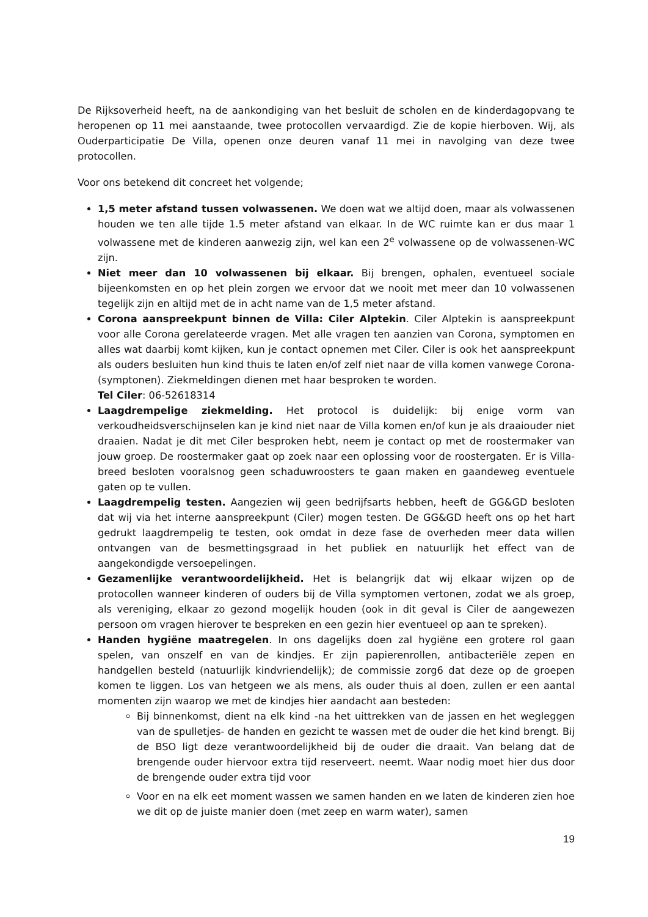De Rijksoverheid heeft, na de aankondiging van het besluit de scholen en de kinderdagopvang te heropenen op 11 mei aanstaande, twee protocollen vervaardigd. Zie de kopie hierboven. Wij, als Ouderparticipatie De Villa, openen onze deuren vanaf 11 mei in navolging van deze twee protocollen.
Voor ons betekend dit concreet het volgende;
1,5 meter afstand tussen volwassenen. We doen wat we altijd doen, maar als volwassenen houden we ten alle tijde 1.5 meter afstand van elkaar. In de WC ruimte kan er dus maar 1 volwassene met de kinderen aanwezig zijn, wel kan een 2<sup>e</sup> volwassene op de volwassenen-WC zijn.
Niet meer dan 10 volwassenen bij elkaar. Bij brengen, ophalen, eventueel sociale bijeenkomsten en op het plein zorgen we ervoor dat we nooit met meer dan 10 volwassenen tegelijk zijn en altijd met de in acht name van de 1,5 meter afstand.
Corona aanspreekpunt binnen de Villa: Ciler Alptekin. Ciler Alptekin is aanspreekpunt voor alle Corona gerelateerde vragen. Met alle vragen ten aanzien van Corona, symptomen en alles wat daarbij komt kijken, kun je contact opnemen met Ciler. Ciler is ook het aanspreekpunt als ouders besluiten hun kind thuis te laten en/of zelf niet naar de villa komen vanwege Corona-(symptonen). Ziekmeldingen dienen met haar besproken te worden.
Tel Ciler: 06-52618314
Laagdrempelige ziekmelding. Het protocol is duidelijk: bij enige vorm van verkoudheidsverschijnselen kan je kind niet naar de Villa komen en/of kun je als draaiouder niet draaien. Nadat je dit met Ciler besproken hebt, neem je contact op met de roostermaker van jouw groep. De roostermaker gaat op zoek naar een oplossing voor de roostergaten. Er is Villa-breed besloten vooralsnog geen schaduwroosters te gaan maken en gaandeweg eventuele gaten op te vullen.
Laagdrempelig testen. Aangezien wij geen bedrijfsarts hebben, heeft de GG&GD besloten dat wij via het interne aanspreekpunt (Ciler) mogen testen. De GG&GD heeft ons op het hart gedrukt laagdrempelig te testen, ook omdat in deze fase de overheden meer data willen ontvangen van de besmettingsgraad in het publiek en natuurlijk het effect van de aangekondigde versoepelingen.
Gezamenlijke verantwoordelijkheid. Het is belangrijk dat wij elkaar wijzen op de protocollen wanneer kinderen of ouders bij de Villa symptomen vertonen, zodat we als groep, als vereniging, elkaar zo gezond mogelijk houden (ook in dit geval is Ciler de aangewezen persoon om vragen hierover te bespreken en een gezin hier eventueel op aan te spreken).
Handen hygiëne maatregelen. In ons dagelijks doen zal hygiëne een grotere rol gaan spelen, van onszelf en van de kindjes. Er zijn papierenrollen, antibacteriële zepen en handgellen besteld (natuurlijk kindvriendelijk); de commissie zorg6 dat deze op de groepen komen te liggen. Los van hetgeen we als mens, als ouder thuis al doen, zullen er een aantal momenten zijn waarop we met de kindjes hier aandacht aan besteden:
Bij binnenkomst, dient na elk kind -na het uittrekken van de jassen en het wegleggen van de spulletjes- de handen en gezicht te wassen met de ouder die het kind brengt. Bij de BSO ligt deze verantwoordelijkheid bij de ouder die draait. Van belang dat de brengende ouder hiervoor extra tijd reserveert. neemt. Waar nodig moet hier dus door de brengende ouder extra tijd voor
Voor en na elk eet moment wassen we samen handen en we laten de kinderen zien hoe we dit op de juiste manier doen (met zeep en warm water), samen
19